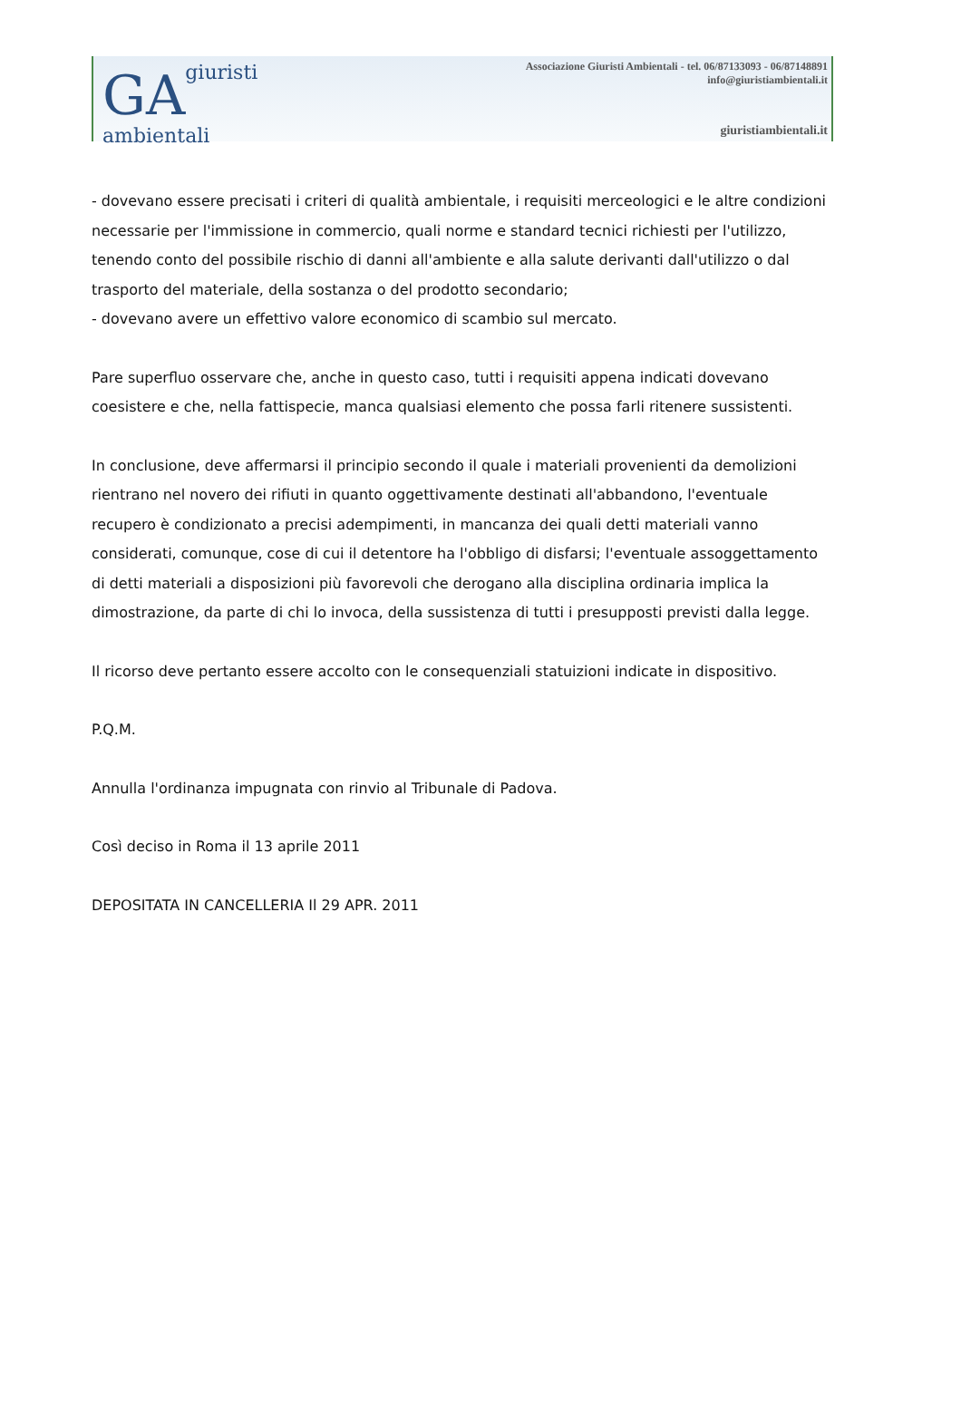GA giuristi
ambientali
Associazione Giuristi Ambientali - tel. 06/87133093 - 06/87148891
info@giuristiambientali.it
giuristiambientali.it
- dovevano essere precisati i criteri di qualità ambientale, i requisiti merceologici e le altre condizioni necessarie per l'immissione in commercio, quali norme e standard tecnici richiesti per l'utilizzo, tenendo conto del possibile rischio di danni all'ambiente e alla salute derivanti dall'utilizzo o dal trasporto del materiale, della sostanza o del prodotto secondario;
- dovevano avere un effettivo valore economico di scambio sul mercato.
Pare superfluo osservare che, anche in questo caso, tutti i requisiti appena indicati dovevano coesistere e che, nella fattispecie, manca qualsiasi elemento che possa farli ritenere sussistenti.
In conclusione, deve affermarsi il principio secondo il quale i materiali provenienti da demolizioni rientrano nel novero dei rifiuti in quanto oggettivamente destinati all'abbandono, l'eventuale recupero è condizionato a precisi adempimenti, in mancanza dei quali detti materiali vanno considerati, comunque, cose di cui il detentore ha l'obbligo di disfarsi; l'eventuale assoggettamento di detti materiali a disposizioni più favorevoli che derogano alla disciplina ordinaria implica la dimostrazione, da parte di chi lo invoca, della sussistenza di tutti i presupposti previsti dalla legge.
Il ricorso deve pertanto essere accolto con le consequenziali statuizioni indicate in dispositivo.
P.Q.M.
Annulla l'ordinanza impugnata con rinvio al Tribunale di Padova.
Così deciso in Roma il 13 aprile 2011
DEPOSITATA IN CANCELLERIA Il 29 APR. 2011